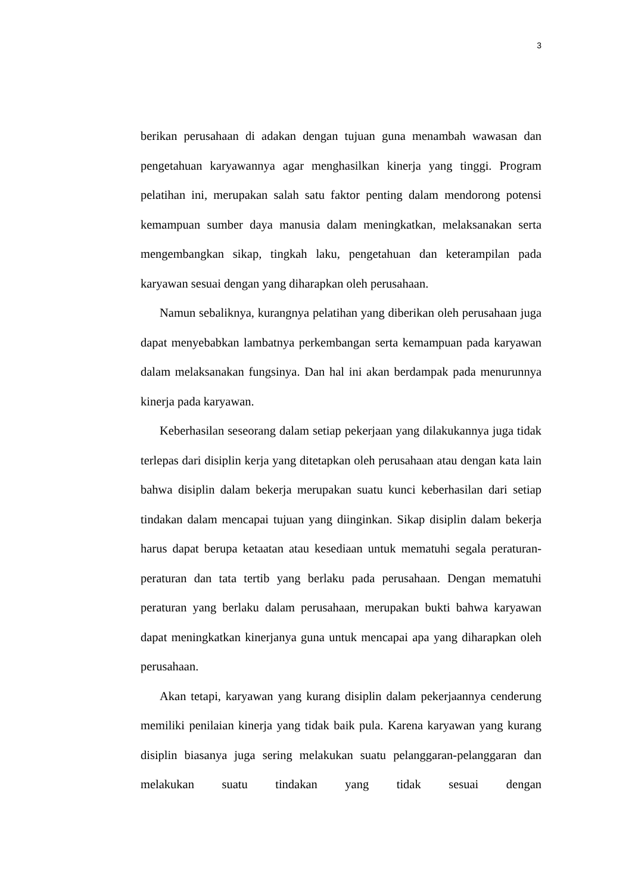3
berikan perusahaan di adakan dengan tujuan guna menambah wawasan dan pengetahuan karyawannya agar menghasilkan kinerja yang tinggi. Program pelatihan ini, merupakan salah satu faktor penting dalam mendorong potensi kemampuan sumber daya manusia dalam meningkatkan, melaksanakan serta mengembangkan sikap, tingkah laku, pengetahuan dan keterampilan pada karyawan sesuai dengan yang diharapkan oleh perusahaan.
Namun sebaliknya, kurangnya pelatihan yang diberikan oleh perusahaan juga dapat menyebabkan lambatnya perkembangan serta kemampuan pada karyawan dalam melaksanakan fungsinya. Dan hal ini akan berdampak pada menurunnya kinerja pada karyawan.
Keberhasilan seseorang dalam setiap pekerjaan yang dilakukannya juga tidak terlepas dari disiplin kerja yang ditetapkan oleh perusahaan atau dengan kata lain bahwa disiplin dalam bekerja merupakan suatu kunci keberhasilan dari setiap tindakan dalam mencapai tujuan yang diinginkan. Sikap disiplin dalam bekerja harus dapat berupa ketaatan atau kesediaan untuk mematuhi segala peraturan-peraturan dan tata tertib yang berlaku pada perusahaan. Dengan mematuhi peraturan yang berlaku dalam perusahaan, merupakan bukti bahwa karyawan dapat meningkatkan kinerjanya guna untuk mencapai apa yang diharapkan oleh perusahaan.
Akan tetapi, karyawan yang kurang disiplin dalam pekerjaannya cenderung memiliki penilaian kinerja yang tidak baik pula. Karena karyawan yang kurang disiplin biasanya juga sering melakukan suatu pelanggaran-pelanggaran dan melakukan suatu tindakan yang tidak sesuai dengan